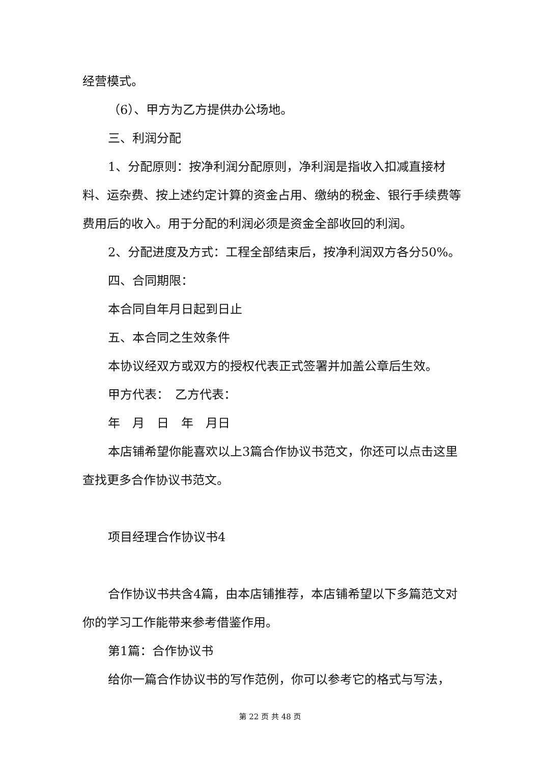经营模式。
（6）、甲方为乙方提供办公场地。
三、利润分配
1、分配原则：按净利润分配原则，净利润是指收入扣减直接材料、运杂费、按上述约定计算的资金占用、缴纳的税金、银行手续费等费用后的收入。用于分配的利润必须是资金全部收回的利润。
2、分配进度及方式：工程全部结束后，按净利润双方各分50%。
四、合同期限：
本合同自年月日起到日止
五、本合同之生效条件
本协议经双方或双方的授权代表正式签署并加盖公章后生效。
甲方代表：　乙方代表：
年　月　日　年　月日
本店铺希望你能喜欢以上3篇合作协议书范文，你还可以点击这里查找更多合作协议书范文。
项目经理合作协议书4
合作协议书共含4篇，由本店铺推荐，本店铺希望以下多篇范文对你的学习工作能带来参考借鉴作用。
第1篇：合作协议书
给你一篇合作协议书的写作范例，你可以参考它的格式与写法，
第 22 页 共 48 页